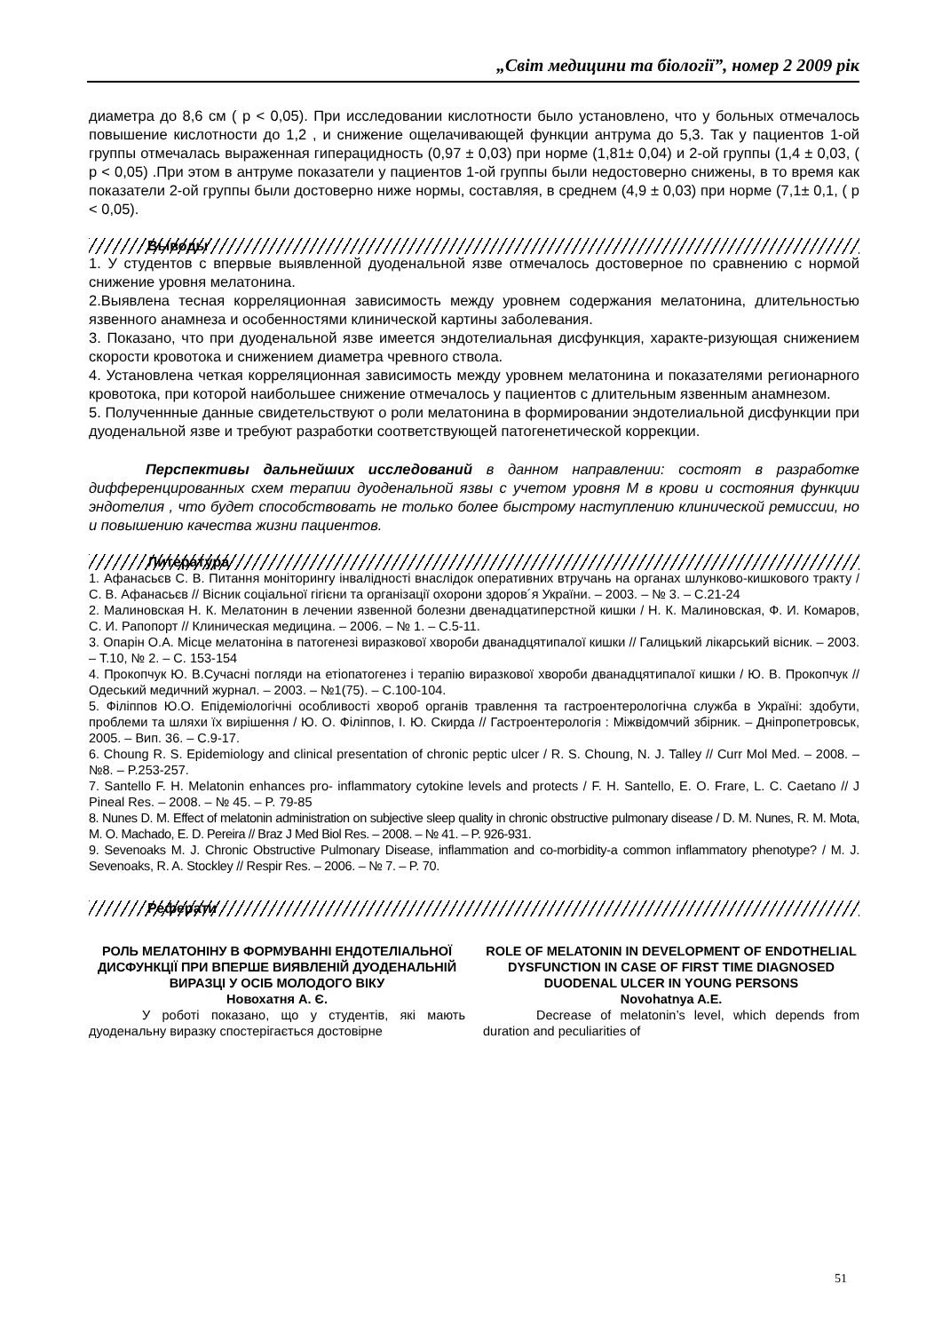„Світ медицини та біології”, номер 2 2009 рік
диаметра до 8,6 см ( р < 0,05). При исследовании кислотности было установлено, что у больных отмечалось повышение кислотности до 1,2 , и снижение ощелачивающей функции антрума до 5,3. Так у пациентов 1-ой группы отмечалась выраженная гиперацидность (0,97 ± 0,03) при норме (1,81± 0,04) и 2-ой группы (1,4 ± 0,03, ( р < 0,05) .При этом в антруме показатели у пациентов 1-ой группы были недостоверно снижены, в то время как показатели 2-ой группы были достоверно ниже нормы, составляя, в среднем (4,9 ± 0,03) при норме (7,1± 0,1, ( р < 0,05).
Выводы
1. У студентов с впервые выявленной дуоденальной язве отмечалось достоверное по сравнению с нормой снижение уровня мелатонина.
2.Выявлена тесная корреляционная зависимость между уровнем содержания мелатонина, длительностью язвенного анамнеза и особенностями клинической картины заболевания.
3. Показано, что при дуоденальной язве имеется эндотелиальная дисфункция, характе-ризующая снижением скорости кровотока и снижением диаметра чревного ствола.
4. Установлена четкая корреляционная зависимость между уровнем мелатонина и показателями регионарного кровотока, при которой наибольшее снижение отмечалось у пациентов с длительным язвенным анамнезом.
5. Полученнные данные свидетельствуют о роли мелатонина в формировании эндотелиальной дисфункции при дуоденальной язве и требуют разработки соответствующей патогенетической коррекции.
Перспективы дальнейших исследований в данном направлении: состоят в разработке дифференцированных схем терапии дуоденальной язвы с учетом уровня М в крови и состояния функции эндотелия , что будет способствовать не только более быстрому наступлению клинической ремиссии, но и повышению качества жизни пациентов.
Литература
1. Афанасьєв С. В. Питання моніторингу інвалідності внаслідок оперативних втручань на органах шлунково-кишкового тракту / С. В. Афанасьєв // Вісник соціальної гігієни та організації охорони здоров´я України. – 2003. – № 3. – С.21-24
2. Малиновская Н. К. Мелатонин в лечении язвенной болезни двенадцатиперстной кишки / Н. К. Малиновская, Ф. И. Комаров, С. И. Рапопорт // Клиническая медицина. – 2006. – № 1. – С.5-11.
3. Опарін О.А. Місце мелатоніна в патогенезі виразкової хвороби дванадцятипалої кишки // Галицький лікарський вісник. – 2003. – Т.10, № 2. – С. 153-154
4. Прокопчук Ю. В.Сучасні погляди на етіопатогенез і терапію виразкової хвороби дванадцятипалої кишки / Ю. В. Прокопчук //Одеський медичний журнал. – 2003. – №1(75). – С.100-104.
5. Філіппов Ю.О. Епідеміологічні особливості хвороб органів травлення та гастроентерологічна служба в Україні: здобути, проблеми та шляхи їх вирішення / Ю. О. Філіппов, І. Ю. Скирда // Гастроентерологія : Міжвідомчий збірник. – Дніпропетровськ, 2005. – Вип. 36. – С.9-17.
6. Choung R. S. Epidemiology and clinical presentation of chronic peptic ulcer / R. S. Choung, N. J. Talley // Curr Mol Med. – 2008. – №8. – P.253-257.
7. Santello F. H. Melatonin enhances pro- inflammatory cytokine levels and protects / F. H. Santello, E. O. Frare, L. C. Caetano // J Pineal Res. – 2008. – № 45. – P. 79-85
8. Nunes D. M. Effect of melatonin administration on subjective sleep quality in chronic obstructive pulmonary disease / D. M. Nunes, R. M. Mota, M. O. Machado, E. D. Pereira // Braz J Med Biol Res. – 2008. – № 41. – P. 926-931.
9. Sevenoaks M. J. Chronic Obstructive Pulmonary Disease, inflammation and co-morbidity-a common inflammatory phenotype? / M. J. Sevenoaks, R. A. Stockley // Respir Res. – 2006. – № 7. – P. 70.
Реферати
РОЛЬ МЕЛАТОНІНУ В ФОРМУВАННІ ЕНДОТЕЛІАЛЬНОЇ ДИСФУНКЦІЇ ПРИ ВПЕРШЕ ВИЯВЛЕНІЙ ДУОДЕНАЛЬНІЙ ВИРАЗЦІ У ОСІБ МОЛОДОГО ВІКУ
Новохатня А. Є.
У роботі показано, що у студентів, які мають дуоденальну виразку спостерігається достовірне
ROLE OF MELATONIN IN DEVELOPMENT OF ENDOTHELIAL DYSFUNCTION IN CASE OF FIRST TIME DIAGNOSED DUODENAL ULCER IN YOUNG PERSONS
Novohatnya A.E.
Decrease of melatonin’s level, which depends from duration and peculiarities of
51